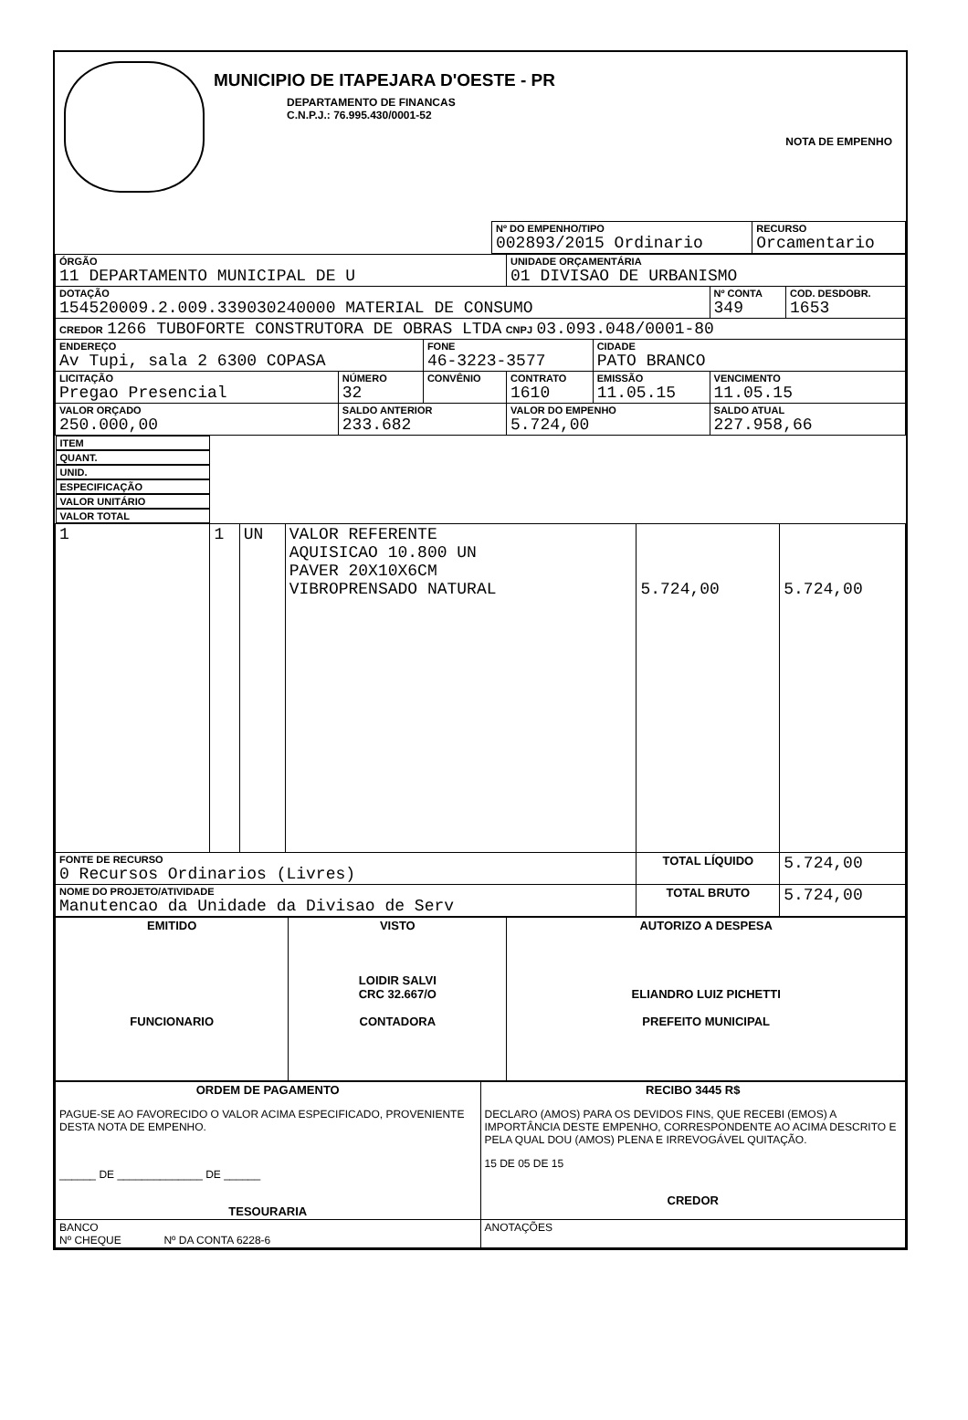MUNICIPIO DE ITAPEJARA D'OESTE - PR
DEPARTAMENTO DE FINANCAS
C.N.P.J.: 76.995.430/0001-52
NOTA DE EMPENHO
| | Nº DO EMPENHO/TIPO 002893/2015 Ordinario | RECURSO Orcamentario |
| ÓRGÃO 11 DEPARTAMENTO MUNICIPAL DE U | | | UNIDADE ORÇAMENTÁRIA 01 DIVISAO DE URBANISMO | | | |
| DOTAÇÃO 154520009.2.009.339030240000 MATERIAL DE CONSUMO | | | | | Nº CONTA 349 | COD. DESDOBR. 1653 |
| CREDOR 1266 TUBOFORTE CONSTRUTORA DE OBRAS LTDA CNPJ 03.093.048/0001-80 | | | | | | |
| ENDEREÇO Av Tupi, sala 2 6300 COPASA | | FONE 46-3223-3577 | | CIDADE PATO BRANCO | | |
| LICITAÇÃO Pregao Presencial | NÚMERO 32 | CONVÊNIO | CONTRATO 1610 | EMISSÃO 11.05.15 | VENCIMENTO 11.05.15 | |
| VALOR ORÇADO 250.000,00 | SALDO ANTERIOR 233.682 | | VALOR DO EMPENHO 5.724,00 | | SALDO ATUAL 227.958,66 | |
| ITEM | QUANT. | UNID. | ESPECIFICAÇÃO | VALOR UNITÁRIO | VALOR TOTAL |
| --- | --- | --- | --- | --- | --- |
| 1 | 1 | UN | VALOR REFERENTE AQUISICAO 10.800 UN PAVER 20X10X6CM VIBROPRENSADO NATURAL | 5.724,00 | 5.724,00 |
| FONTE DE RECURSO 0 Recursos Ordinarios (Livres) | | | | TOTAL LÍQUIDO | 5.724,00 |
| NOME DO PROJETO/ATIVIDADE Manutencao da Unidade da Divisao de Serv | | | | TOTAL BRUTO | 5.724,00 |
| EMITIDO FUNCIONARIO | VISTO LOIDIR SALVI CRC 32.667/O CONTADORA | AUTORIZO A DESPESA ELIANDRO LUIZ PICHETTI PREFEITO MUNICIPAL |
| ORDEM DE PAGAMENTO PAGUE-SE AO FAVORECIDO O VALOR ACIMA ESPECIFICADO, PROVENIENTE DESTA NOTA DE EMPENHO. ______ DE ______________ DE ______ TESOURARIA | RECIBO 3445 R$ DECLARO (AMOS) PARA OS DEVIDOS FINS, QUE RECEBI (EMOS) A IMPORTÂNCIA DESTE EMPENHO, CORRESPONDENTE AO ACIMA DESCRITO E PELA QUAL DOU (AMOS) PLENA E IRREVOGÁVEL QUITAÇÃO. 15 DE 05 DE 15 CREDOR |
| BANCO Nº CHEQUE Nº DA CONTA 6228-6 | ANOTAÇÕES |